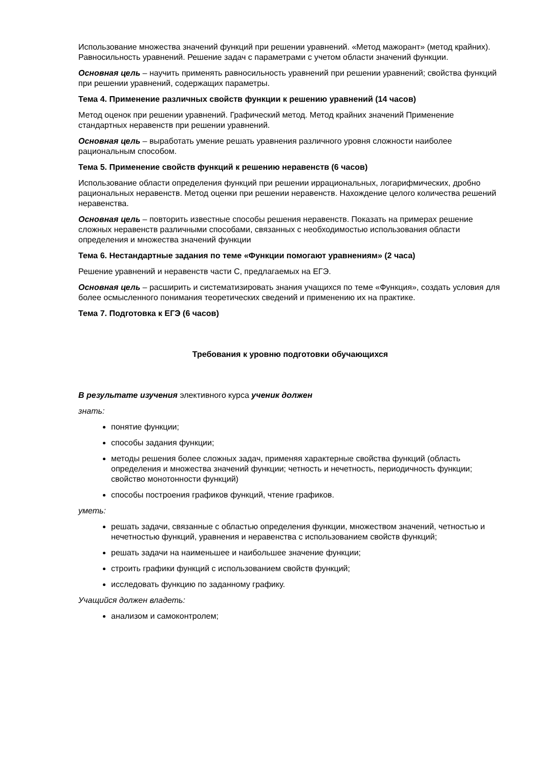Использование множества значений функций при решении уравнений. «Метод мажорант» (метод крайних). Равносильность уравнений. Решение задач с параметрами с учетом области значений функции.
Основная цель – научить применять равносильность уравнений при решении уравнений; свойства функций при решении уравнений, содержащих параметры.
Тема 4. Применение различных свойств функции к решению уравнений (14 часов)
Метод оценок при решении уравнений. Графический метод. Метод крайних значений Применение стандартных неравенств при решении уравнений.
Основная цель – выработать умение решать уравнения различного уровня сложности наиболее рациональным способом.
Тема 5. Применение свойств функций к решению неравенств (6 часов)
Использование области определения функций при решении иррациональных, логарифмических, дробно рациональных неравенств. Метод оценки при решении неравенств. Нахождение целого количества решений неравенства.
Основная цель – повторить известные способы решения неравенств. Показать на примерах решение сложных неравенств различными способами, связанных с необходимостью использования области определения и множества значений функции
Тема 6. Нестандартные задания по теме «Функции помогают уравнениям» (2 часа)
Решение уравнений и неравенств части С, предлагаемых на ЕГЭ.
Основная цель – расширить и систематизировать знания учащихся по теме «Функция», создать условия для более осмысленного понимания теоретических сведений и применению их на практике.
Тема 7. Подготовка к ЕГЭ (6 часов)
Требования к уровню подготовки обучающихся
В результате изучения элективного курса ученик должен
знать:
понятие функции;
способы задания функции;
методы решения более сложных задач, применяя характерные свойства функций (область определения и множества значений функции; четность и нечетность, периодичность функции; свойство монотонности функций)
способы построения графиков функций, чтение графиков.
уметь:
решать задачи, связанные с областью определения функции, множеством значений, четностью и нечетностью функций, уравнения и неравенства с использованием свойств функций;
решать задачи на наименьшее и наибольшее значение функции;
строить графики функций с использованием свойств функций;
исследовать функцию по заданному графику.
Учащийся должен владеть:
анализом и самоконтролем;